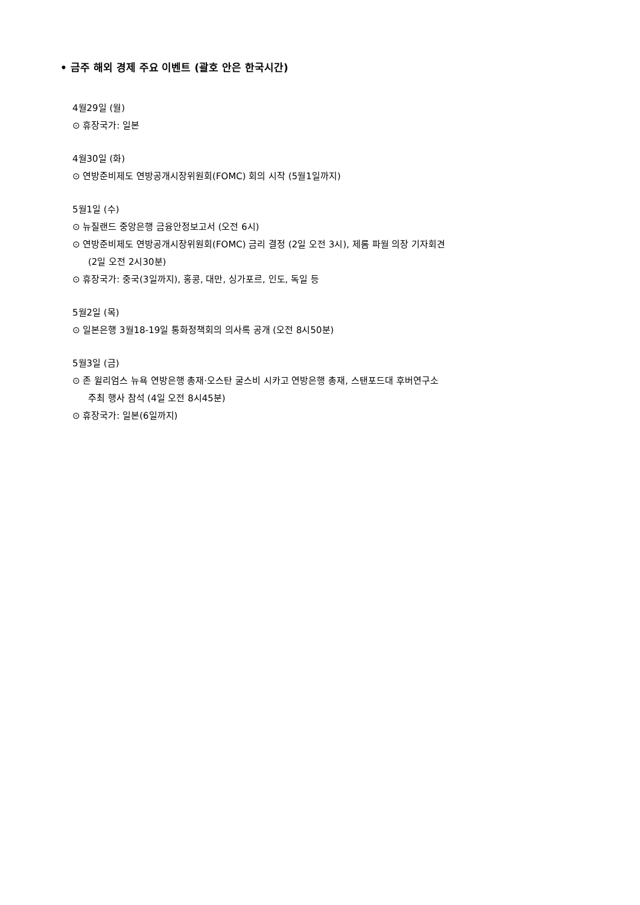• 금주 해외 경제 주요 이벤트 (괄호 안은 한국시간)
4월29일 (월)
⊙ 휴장국가: 일본
4월30일 (화)
⊙ 연방준비제도 연방공개시장위원회(FOMC) 회의 시작 (5월1일까지)
5월1일 (수)
⊙ 뉴질랜드 중앙은행 금융안정보고서 (오전 6시)
⊙ 연방준비제도 연방공개시장위원회(FOMC) 금리 결정 (2일 오전 3시), 제롬 파월 의장 기자회견
(2일 오전 2시30분)
⊙ 휴장국가: 중국(3일까지), 홍콩, 대만, 싱가포르, 인도, 독일 등
5월2일 (목)
⊙ 일본은행 3월18-19일 통화정책회의 의사록 공개 (오전 8시50분)
5월3일 (금)
⊙ 존 윌리엄스 뉴욕 연방은행 총재·오스탄 굴스비 시카고 연방은행 총재, 스탠포드대 후버연구소
주최 행사 참석 (4일 오전 8시45분)
⊙ 휴장국가: 일본(6일까지)